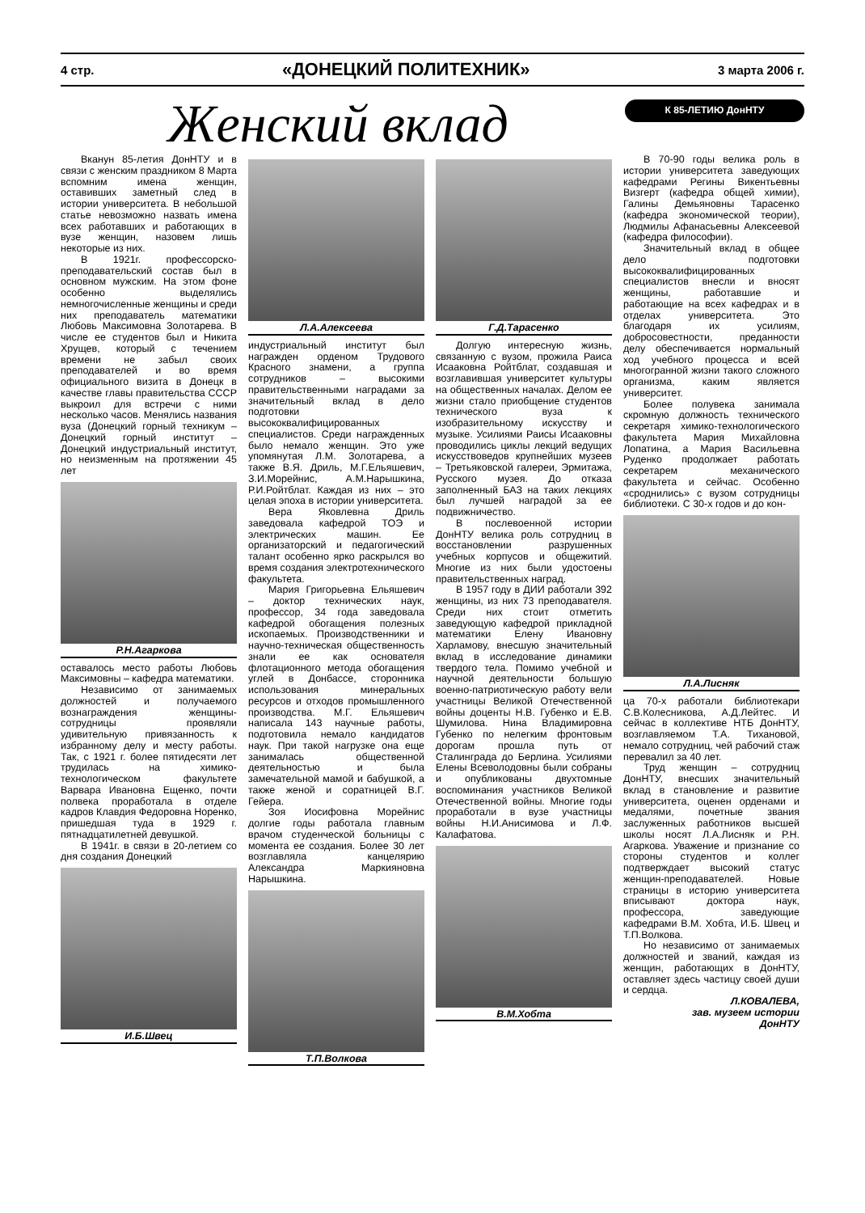4 стр. «ДОНЕЦКИЙ ПОЛИТЕХНИК» 3 марта 2006 г.
Женский вклад
К 85-ЛЕТИЮ ДонНТУ
Вканун 85-летия ДонНТУ и в связи с женским праздником 8 Марта вспомним имена женщин, оставивших заметный след в истории университета. В небольшой статье невозможно назвать имена всех работавших и работающих в вузе женщин, назовем лишь некоторые из них.
В 1921г. профессорско-преподавательский состав был в основном мужским. На этом фоне особенно выделялись немногочисленные женщины и среди них преподаватель математики Любовь Максимовна Золотарева. В числе ее студентов был и Никита Хрущев, который с течением времени не забыл своих преподавателей и во время официального визита в Донецк в качестве главы правительства СССР выкроил для встречи с ними несколько часов. Менялись названия вуза (Донецкий горный техникум – Донецкий горный институт – Донецкий индустриальный институт, но неизменным на протяжении 45 лет
Р.Н.Агаркова
оставалось место работы Любовь Максимовны – кафедра математики.
Независимо от занимаемых должностей и получаемого вознаграждения женщины-сотрудницы проявляли удивительную привязанность к избранному делу и месту работы. Так, с 1921 г. более пятидесяти лет трудилась на химико-технологическом факультете Варвара Ивановна Ещенко, почти полвека проработала в отделе кадров Клавдия Федоровна Норенко, пришедшая туда в 1929 г. пятнадцатилетней девушкой.
В 1941г. в связи в 20-летием со дня создания Донецкий
И.Б.Швец
Л.А.Алексеева
индустриальный институт был награжден орденом Трудового Красного знамени, а группа сотрудников – высокими правительственными наградами за значительный вклад в дело подготовки высококвалифицированных специалистов. Среди награжденных было немало женщин. Это уже упомянутая Л.М. Золотарева, а также В.Я. Дриль, М.Г.Ельяшевич, З.И.Морейнис, А.М.Нарышкина, Р.И.Ройтблат. Каждая из них – это целая эпоха в истории университета.
Вера Яковлевна Дриль заведовала кафедрой ТОЭ и электрических машин. Ее организаторский и педагогический талант особенно ярко раскрылся во время создания электротехнического факультета.
Мария Григорьевна Ельяшевич – доктор технических наук, профессор, 34 года заведовала кафедрой обогащения полезных ископаемых. Производственники и научно-техническая общественность знали ее как основателя флотационного метода обогащения углей в Донбассе, сторонника использования минеральных ресурсов и отходов промышленного производства. М.Г. Ельяшевич написала 143 научные работы, подготовила немало кандидатов наук. При такой нагрузке она еще занималась общественной деятельностью и была замечательной мамой и бабушкой, а также женой и соратницей В.Г. Гейера.
Зоя Иосифовна Морейнис долгие годы работала главным врачом студенческой больницы с момента ее создания. Более 30 лет возглавляла канцелярию Александра Маркияновна Нарышкина.
Т.П.Волкова
Г.Д.Тарасенко
Долгую интересную жизнь, связанную с вузом, прожила Раиса Исааковна Ройтблат, создавшая и возглавившая университет культуры на общественных началах. Делом ее жизни стало приобщение студентов технического вуза к изобразительному искусству и музыке. Усилиями Раисы Исааковны проводились циклы лекций ведущих искусствоведов крупнейших музеев – Третьяковской галереи, Эрмитажа, Русского музея. До отказа заполненный БАЗ на таких лекциях был лучшей наградой за ее подвижничество.
В послевоенной истории ДонНТУ велика роль сотрудниц в восстановлении разрушенных учебных корпусов и общежитий. Многие из них были удостоены правительственных наград.
В 1957 году в ДИИ работали 392 женщины, из них 73 преподавателя. Среди них стоит отметить заведующую кафедрой прикладной математики Елену Ивановну Харламову, внесшую значительный вклад в исследование динамики твердого тела. Помимо учебной и научной деятельности большую военно-патриотическую работу вели участницы Великой Отечественной войны доценты Н.В. Губенко и Е.В. Шумилова. Нина Владимировна Губенко по нелегким фронтовым дорогам прошла путь от Сталинграда до Берлина. Усилиями Елены Всеволодовны были собраны и опубликованы двухтомные воспоминания участников Великой Отечественной войны. Многие годы проработали в вузе участницы войны Н.И.Анисимова и Л.Ф. Калафатова.
В.М.Хобта
В 70-90 годы велика роль в истории университета заведующих кафедрами Регины Викентьевны Визгерт (кафедра общей химии), Галины Демьяновны Тарасенко (кафедра экономической теории), Людмилы Афанасьевны Алексеевой (кафедра философии).
Значительный вклад в общее дело подготовки высококвалифицированных специалистов внесли и вносят женщины, работавшие и работающие на всех кафедрах и в отделах университета. Это благодаря их усилиям, добросовестности, преданности делу обеспечивается нормальный ход учебного процесса и всей многогранной жизни такого сложного организма, каким является университет.
Более полувека занимала скромную должность технического секретаря химико-технологического факультета Мария Михайловна Лопатина, а Мария Васильевна Руденко продолжает работать секретарем механического факультета и сейчас. Особенно «сроднились» с вузом сотрудницы библиотеки. С 30-х годов и до кон-
Л.А.Лисняк
ца 70-х работали библиотекари С.В.Колесникова, А.Д.Лейтес. И сейчас в коллективе НТБ ДонНТУ, возглавляемом Т.А. Тихановой, немало сотрудниц, чей рабочий стаж перевалил за 40 лет.
Труд женщин – сотрудниц ДонНТУ, внесших значительный вклад в становление и развитие университета, оценен орденами и медалями, почетные звания заслуженных работников высшей школы носят Л.А.Лисняк и Р.Н. Агаркова. Уважение и признание со стороны студентов и коллег подтверждает высокий статус женщин-преподавателей. Новые страницы в историю университета вписывают доктора наук, профессора, заведующие кафедрами В.М. Хобта, И.Б. Швец и Т.П.Волкова.
Но независимо от занимаемых должностей и званий, каждая из женщин, работающих в ДонНТУ, оставляет здесь частицу своей души и сердца.
Л.КОВАЛЕВА,
зав. музеем истории
ДонНТУ